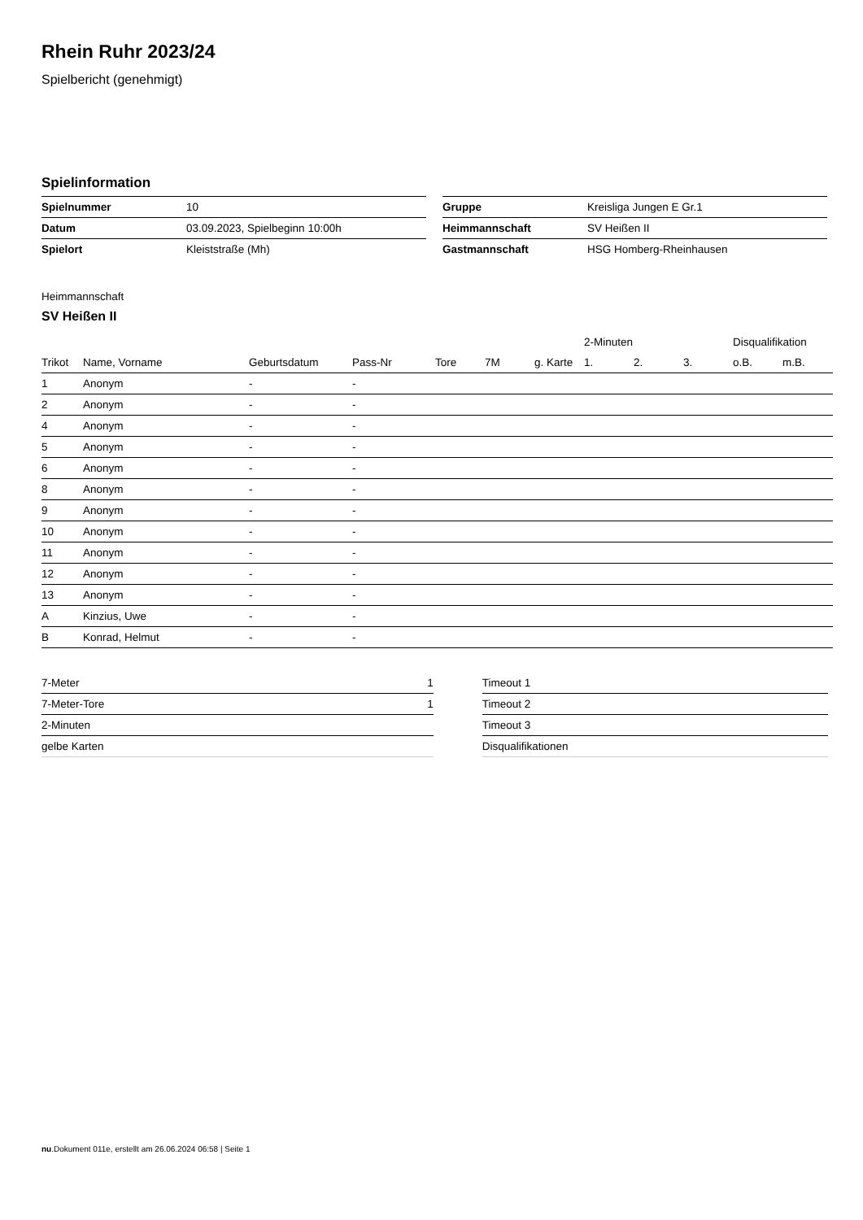Rhein Ruhr 2023/24
Spielbericht (genehmigt)
Spielinformation
| Spielnummer | 10 |
| Datum | 03.09.2023, Spielbeginn 10:00h |
| Spielort | Kleiststraße (Mh) |
| Gruppe | Kreisliga Jungen E Gr.1 |
| Heimmannschaft | SV Heißen II |
| Gastmannschaft | HSG Homberg-Rheinhausen |
Heimmannschaft
SV Heißen II
| | | | | | | | 2-Minuten | | | Disqualifikation | |
| --- | --- | --- | --- | --- | --- | --- | --- | --- | --- | --- | --- |
| Trikot | Name, Vorname | Geburtsdatum | Pass-Nr | Tore | 7M | g. Karte | 1. | 2. | 3. | o.B. | m.B. |
| 1 | Anonym | - | - | | | | | | | | |
| 2 | Anonym | - | - | | | | | | | | |
| 4 | Anonym | - | - | | | | | | | | |
| 5 | Anonym | - | - | | | | | | | | |
| 6 | Anonym | - | - | | | | | | | | |
| 8 | Anonym | - | - | | | | | | | | |
| 9 | Anonym | - | - | | | | | | | | |
| 10 | Anonym | - | - | | | | | | | | |
| 11 | Anonym | - | - | | | | | | | | |
| 12 | Anonym | - | - | | | | | | | | |
| 13 | Anonym | - | - | | | | | | | | |
| A | Kinzius, Uwe | - | - | | | | | | | | |
| B | Konrad, Helmut | - | - | | | | | | | | |
| 7-Meter | 1 |
| 7-Meter-Tore | 1 |
| 2-Minuten | |
| gelbe Karten | |
| Timeout 1 |
| Timeout 2 |
| Timeout 3 |
| Disqualifikationen |
nu.Dokument 011e, erstellt am 26.06.2024 06:58 | Seite 1